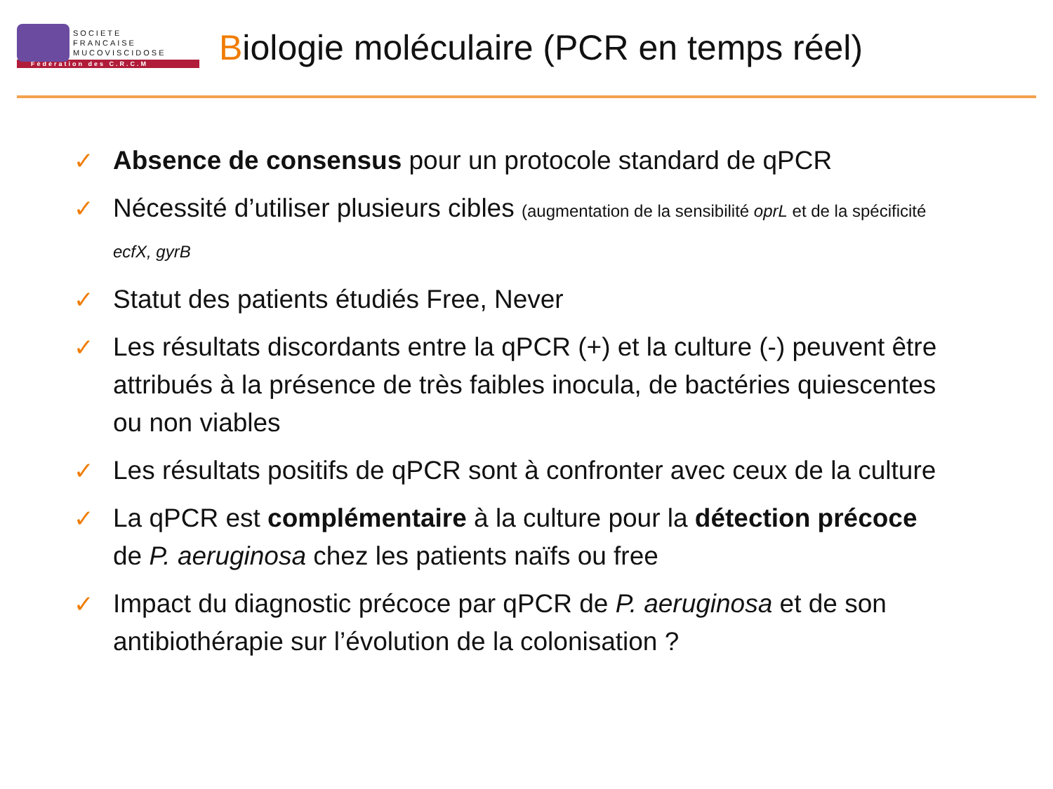SOCIETE
FRANCAISE
MUCOVISCIDOSE
Fédération des C.R.C.M
Biologie moléculaire (PCR en temps réel)
✓ Absence de consensus pour un protocole standard de qPCR
✓ Nécessité d’utiliser plusieurs cibles (augmentation de la sensibilité oprL et de la spécificité ecfX, gyrB
✓ Statut des patients étudiés Free, Never
✓ Les résultats discordants entre la qPCR (+) et la culture (-) peuvent être attribués à la présence de très faibles inocula, de bactéries quiescentes ou non viables
✓ Les résultats positifs de qPCR sont à confronter avec ceux de la culture
✓ La qPCR est complémentaire à la culture pour la détection précoce de P. aeruginosa chez les patients naïfs ou free
✓ Impact du diagnostic précoce par qPCR de P. aeruginosa et de son antibiothérapie sur l’évolution de la colonisation ?